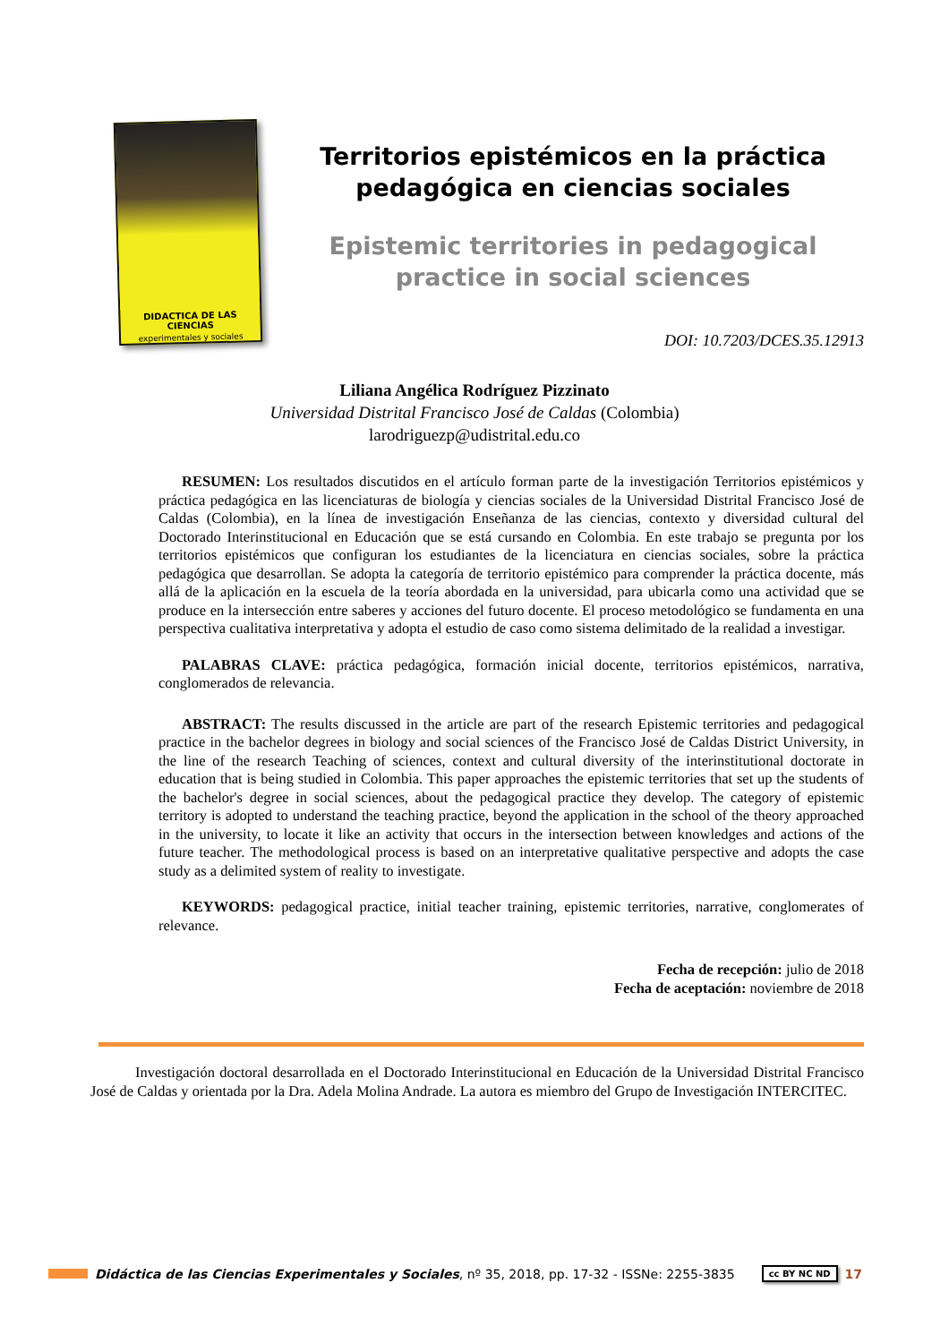DIDACTICA DE LAS CIENCIAS
experimentales y sociales
Territorios epistémicos en la práctica pedagógica en ciencias sociales
Epistemic territories in pedagogical practice in social sciences
DOI: 10.7203/DCES.35.12913
Liliana Angélica Rodríguez Pizzinato
Universidad Distrital Francisco José de Caldas (Colombia)
larodriguezp@udistrital.edu.co
RESUMEN: Los resultados discutidos en el artículo forman parte de la investigación Territorios epistémicos y práctica pedagógica en las licenciaturas de biología y ciencias sociales de la Universidad Distrital Francisco José de Caldas (Colombia), en la línea de investigación Enseñanza de las ciencias, contexto y diversidad cultural del Doctorado Interinstitucional en Educación que se está cursando en Colombia. En este trabajo se pregunta por los territorios epistémicos que configuran los estudiantes de la licenciatura en ciencias sociales, sobre la práctica pedagógica que desarrollan. Se adopta la categoría de territorio epistémico para comprender la práctica docente, más allá de la aplicación en la escuela de la teoría abordada en la universidad, para ubicarla como una actividad que se produce en la intersección entre saberes y acciones del futuro docente. El proceso metodológico se fundamenta en una perspectiva cualitativa interpretativa y adopta el estudio de caso como sistema delimitado de la realidad a investigar.
PALABRAS CLAVE: práctica pedagógica, formación inicial docente, territorios epistémicos, narrativa, conglomerados de relevancia.
ABSTRACT: The results discussed in the article are part of the research Epistemic territories and pedagogical practice in the bachelor degrees in biology and social sciences of the Francisco José de Caldas District University, in the line of the research Teaching of sciences, context and cultural diversity of the interinstitutional doctorate in education that is being studied in Colombia. This paper approaches the epistemic territories that set up the students of the bachelor's degree in social sciences, about the pedagogical practice they develop. The category of epistemic territory is adopted to understand the teaching practice, beyond the application in the school of the theory approached in the university, to locate it like an activity that occurs in the intersection between knowledges and actions of the future teacher. The methodological process is based on an interpretative qualitative perspective and adopts the case study as a delimited system of reality to investigate.
KEYWORDS: pedagogical practice, initial teacher training, epistemic territories, narrative, conglomerates of relevance.
Fecha de recepción: julio de 2018
Fecha de aceptación: noviembre de 2018
Investigación doctoral desarrollada en el Doctorado Interinstitucional en Educación de la Universidad Distrital Francisco José de Caldas y orientada por la Dra. Adela Molina Andrade. La autora es miembro del Grupo de Investigación INTERCITEC.
Didáctica de las Ciencias Experimentales y Sociales, nº 35, 2018, pp. 17-32 - ISSNe: 2255-3835 cc BY NC ND 17